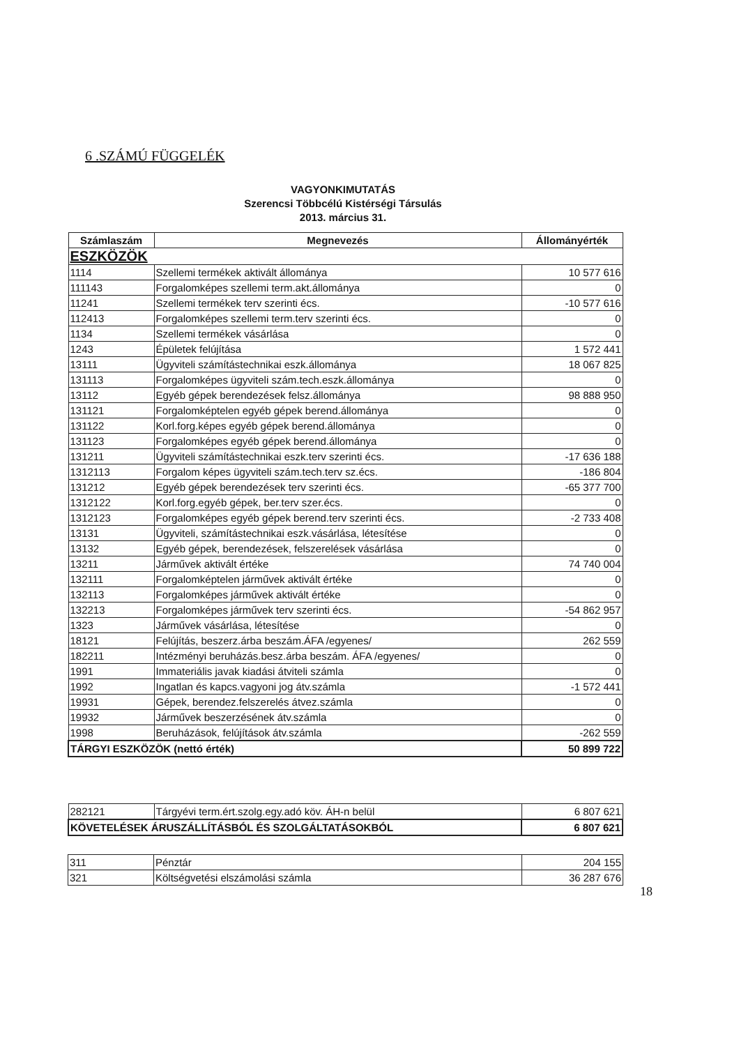6 .SZÁMÚ FÜGGELÉK
VAGYONKIMUTATÁS
Szerencsi Többcélú Kistérségi Társulás
2013. március 31.
| Számlaszám | Megnevezés | Állományérték |
| --- | --- | --- |
| ESZKÖZÖK | | |
| 1114 | Szellemi termékek aktivált állománya | 10 577 616 |
| 111143 | Forgalomképes szellemi term.akt.állománya | 0 |
| 11241 | Szellemi termékek terv szerinti écs. | -10 577 616 |
| 112413 | Forgalomképes szellemi term.terv szerinti écs. | 0 |
| 1134 | Szellemi termékek vásárlása | 0 |
| 1243 | Épületek felújítása | 1 572 441 |
| 13111 | Ügyviteli számítástechnikai eszk.állománya | 18 067 825 |
| 131113 | Forgalomképes ügyviteli szám.tech.eszk.állománya | 0 |
| 13112 | Egyéb gépek berendezések felsz.állománya | 98 888 950 |
| 131121 | Forgalomképtelen egyéb gépek berend.állománya | 0 |
| 131122 | Korl.forg.képes egyéb gépek berend.állománya | 0 |
| 131123 | Forgalomképes egyéb gépek berend.állománya | 0 |
| 131211 | Ügyviteli számítástechnikai eszk.terv szerinti écs. | -17 636 188 |
| 1312113 | Forgalom képes ügyviteli szám.tech.terv sz.écs. | -186 804 |
| 131212 | Egyéb gépek berendezések terv szerinti écs. | -65 377 700 |
| 1312122 | Korl.forg.egyéb gépek, ber.terv szer.écs. | 0 |
| 1312123 | Forgalomképes egyéb gépek berend.terv szerinti écs. | -2 733 408 |
| 13131 | Ügyviteli, számítástechnikai eszk.vásárlása, létesítése | 0 |
| 13132 | Egyéb gépek, berendezések, felszerelések vásárlása | 0 |
| 13211 | Járművek aktivált értéke | 74 740 004 |
| 132111 | Forgalomképtelen járművek aktivált értéke | 0 |
| 132113 | Forgalomképes járművek aktivált értéke | 0 |
| 132213 | Forgalomképes járművek terv szerinti écs. | -54 862 957 |
| 1323 | Járművek vásárlása, létesítése | 0 |
| 18121 | Felújítás, beszerz.árba beszám.ÁFA /egyenes/ | 262 559 |
| 182211 | Intézményi beruházás.besz.árba beszám. ÁFA /egyenes/ | 0 |
| 1991 | Immateriális javak kiadási átviteli számla | 0 |
| 1992 | Ingatlan és kapcs.vagyoni jog átv.számla | -1 572 441 |
| 19931 | Gépek, berendez.felszerelés átvez.számla | 0 |
| 19932 | Járművek beszerzésének átv.számla | 0 |
| 1998 | Beruházások, felújítások átv.számla | -262 559 |
| TÁRGYI ESZKÖZÖK (nettó érték) | | 50 899 722 |
| 282121 | Tárgyévi term.ért.szolg.egy.adó köv. ÁH-n belül | 6 807 621 |
| KÖVETELÉSEK ÁRUSZÁLLÍTÁSBÓL ÉS SZOLGÁLTATÁSOKBÓL | | 6 807 621 |
| 311 | Pénztár | 204 155 |
| 321 | Költségvetési elszámolási számla | 36 287 676 |
18